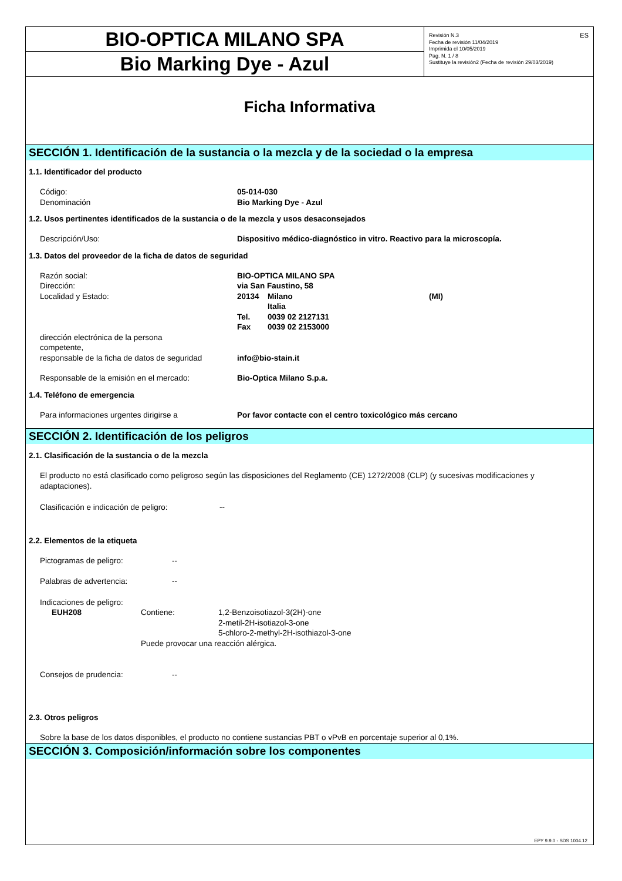BIO-OPTICA MILANO SPA
Bio Marking Dye - Azul
Revisión N.3
Fecha de revisión 11/04/2019
Imprimida el 10/05/2019
Pag. N. 1 / 8
Sustituye la revisión2 (Fecha de revisión 29/03/2019)
ES
Ficha Informativa
SECCIÓN 1. Identificación de la sustancia o la mezcla y de la sociedad o la empresa
1.1. Identificador del producto
Código: 05-014-030
Denominación Bio Marking Dye - Azul
1.2. Usos pertinentes identificados de la sustancia o de la mezcla y usos desaconsejados
Descripción/Uso: Dispositivo médico-diagnóstico in vitro. Reactivo para la microscopía.
1.3. Datos del proveedor de la ficha de datos de seguridad
Razón social: BIO-OPTICA MILANO SPA
Dirección: via San Faustino, 58
Localidad y Estado: 20134 Milano (MI)
Italia
Tel. 0039 02 2127131
Fax 0039 02 2153000
dirección electrónica de la persona
competente,
responsable de la ficha de datos de seguridad
info@bio-stain.it
Responsable de la emisión en el mercado: Bio-Optica Milano S.p.a.
1.4. Teléfono de emergencia
Para informaciones urgentes dirigirse a Por favor contacte con el centro toxicológico más cercano
SECCIÓN 2. Identificación de los peligros
2.1. Clasificación de la sustancia o de la mezcla
El producto no está clasificado como peligroso según las disposiciones del Reglamento (CE) 1272/2008 (CLP) (y sucesivas modificaciones y adaptaciones).
Clasificación e indicación de peligro:
--
2.2. Elementos de la etiqueta
Pictogramas de peligro: --
Palabras de advertencia: --
Indicaciones de peligro:
EUH208 Contiene: 1,2-Benzoisotiazol-3(2H)-one
2-metil-2H-isotiazol-3-one
5-chloro-2-methyl-2H-isothiazol-3-one
Puede provocar una reacción alérgica.
Consejos de prudencia: --
2.3. Otros peligros
Sobre la base de los datos disponibles, el producto no contiene sustancias PBT o vPvB en porcentaje superior al 0,1%.
SECCIÓN 3. Composición/información sobre los componentes
EPY 9.9.0 - SDS 1004.12